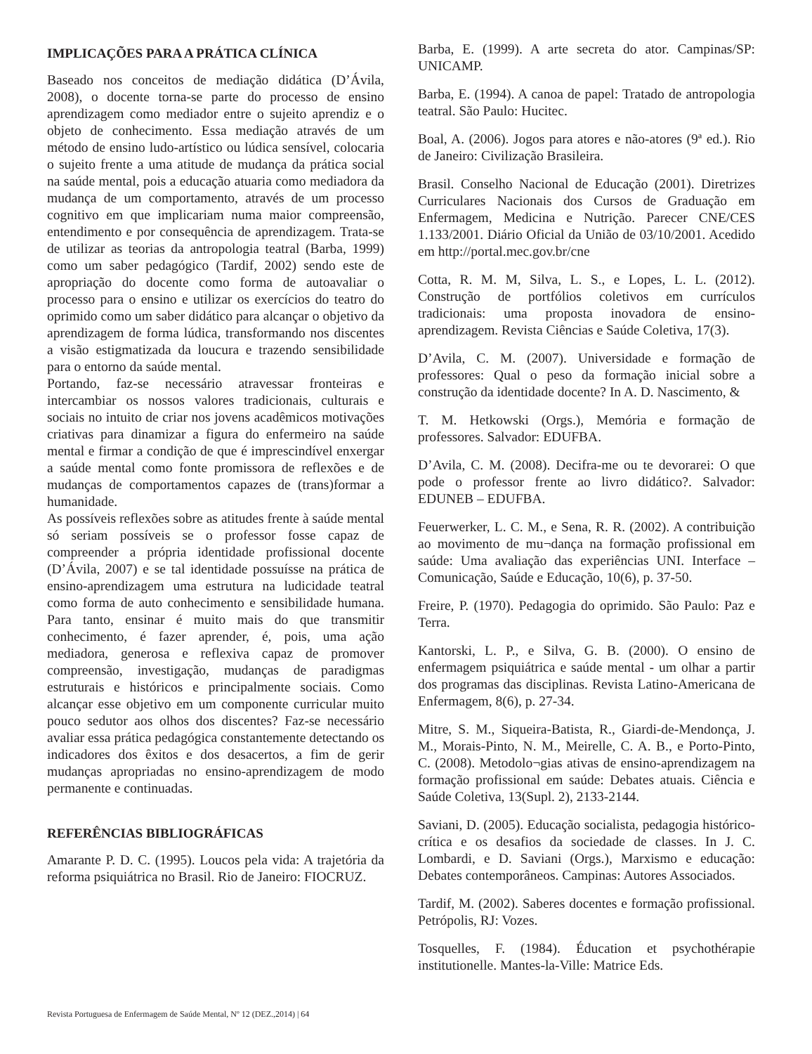IMPLICAÇÕES PARA A PRÁTICA CLÍNICA
Baseado nos conceitos de mediação didática (D’Ávila, 2008), o docente torna-se parte do processo de ensino aprendizagem como mediador entre o sujeito aprendiz e o objeto de conhecimento. Essa mediação através de um método de ensino ludo-artístico ou lúdica sensível, colocaria o sujeito frente a uma atitude de mudança da prática social na saúde mental, pois a educação atuaria como mediadora da mudança de um comportamento, através de um processo cognitivo em que implicariam numa maior compreensão, entendimento e por consequência de aprendizagem. Trata-se de utilizar as teorias da antropologia teatral (Barba, 1999) como um saber pedagógico (Tardif, 2002) sendo este de apropriação do docente como forma de autoavaliar o processo para o ensino e utilizar os exercícios do teatro do oprimido como um saber didático para alcançar o objetivo da aprendizagem de forma lúdica, transformando nos discentes a visão estigmatizada da loucura e trazendo sensibilidade para o entorno da saúde mental.
Portando, faz-se necessário atravessar fronteiras e intercambiar os nossos valores tradicionais, culturais e sociais no intuito de criar nos jovens acadêmicos motivações criativas para dinamizar a figura do enfermeiro na saúde mental e firmar a condição de que é imprescindível enxergar a saúde mental como fonte promissora de reflexões e de mudanças de comportamentos capazes de (trans)formar a humanidade.
As possíveis reflexões sobre as atitudes frente à saúde mental só seriam possíveis se o professor fosse capaz de compreender a própria identidade profissional docente (D’Ávila, 2007) e se tal identidade possuísse na prática de ensino-aprendizagem uma estrutura na ludicidade teatral como forma de auto conhecimento e sensibilidade humana. Para tanto, ensinar é muito mais do que transmitir conhecimento, é fazer aprender, é, pois, uma ação mediadora, generosa e reflexiva capaz de promover compreensão, investigação, mudanças de paradigmas estruturais e históricos e principalmente sociais. Como alcançar esse objetivo em um componente curricular muito pouco sedutor aos olhos dos discentes? Faz-se necessário avaliar essa prática pedagógica constantemente detectando os indicadores dos êxitos e dos desacertos, a fim de gerir mudanças apropriadas no ensino-aprendizagem de modo permanente e continuadas.
REFERÊNCIAS BIBLIOGRÁFICAS
Amarante P. D. C. (1995). Loucos pela vida: A trajetória da reforma psiquiátrica no Brasil. Rio de Janeiro: FIOCRUZ.
Barba, E. (1999). A arte secreta do ator. Campinas/SP: UNICAMP.
Barba, E. (1994). A canoa de papel: Tratado de antropologia teatral. São Paulo: Hucitec.
Boal, A. (2006). Jogos para atores e não-atores (9ª ed.). Rio de Janeiro: Civilização Brasileira.
Brasil. Conselho Nacional de Educação (2001). Diretrizes Curriculares Nacionais dos Cursos de Graduação em Enfermagem, Medicina e Nutrição. Parecer CNE/CES 1.133/2001. Diário Oficial da União de 03/10/2001. Acedido em http://portal.mec.gov.br/cne
Cotta, R. M. M, Silva, L. S., e Lopes, L. L. (2012). Construção de portfólios coletivos em currículos tradicionais: uma proposta inovadora de ensino-aprendizagem. Revista Ciências e Saúde Coletiva, 17(3).
D’Avila, C. M. (2007). Universidade e formação de professores: Qual o peso da formação inicial sobre a construção da identidade docente? In A. D. Nascimento, &
T. M. Hetkowski (Orgs.), Memória e formação de professores. Salvador: EDUFBA.
D’Avila, C. M. (2008). Decifra-me ou te devorarei: O que pode o professor frente ao livro didático?. Salvador: EDUNEB – EDUFBA.
Feuerwerker, L. C. M., e Sena, R. R. (2002). A contribuição ao movimento de mu¬dança na formação profissional em saúde: Uma avaliação das experiências UNI. Interface – Comunicação, Saúde e Educação, 10(6), p. 37-50.
Freire, P. (1970). Pedagogia do oprimido. São Paulo: Paz e Terra.
Kantorski, L. P., e Silva, G. B. (2000). O ensino de enfermagem psiquiátrica e saúde mental - um olhar a partir dos programas das disciplinas. Revista Latino-Americana de Enfermagem, 8(6), p. 27-34.
Mitre, S. M., Siqueira-Batista, R., Giardi-de-Mendonça, J. M., Morais-Pinto, N. M., Meirelle, C. A. B., e Porto-Pinto, C. (2008). Metodolo¬gias ativas de ensino-aprendizagem na formação profissional em saúde: Debates atuais. Ciência e Saúde Coletiva, 13(Supl. 2), 2133-2144.
Saviani, D. (2005). Educação socialista, pedagogia histórico-crítica e os desafios da sociedade de classes. In J. C. Lombardi, e D. Saviani (Orgs.), Marxismo e educação: Debates contemporâneos. Campinas: Autores Associados.
Tardif, M. (2002). Saberes docentes e formação profissional. Petrópolis, RJ: Vozes.
Tosquelles, F. (1984). Éducation et psychothérapie institutionelle. Mantes-la-Ville: Matrice Eds.
Revista Portuguesa de Enfermagem de Saúde Mental, Nº 12 (DEZ.,2014) | 64